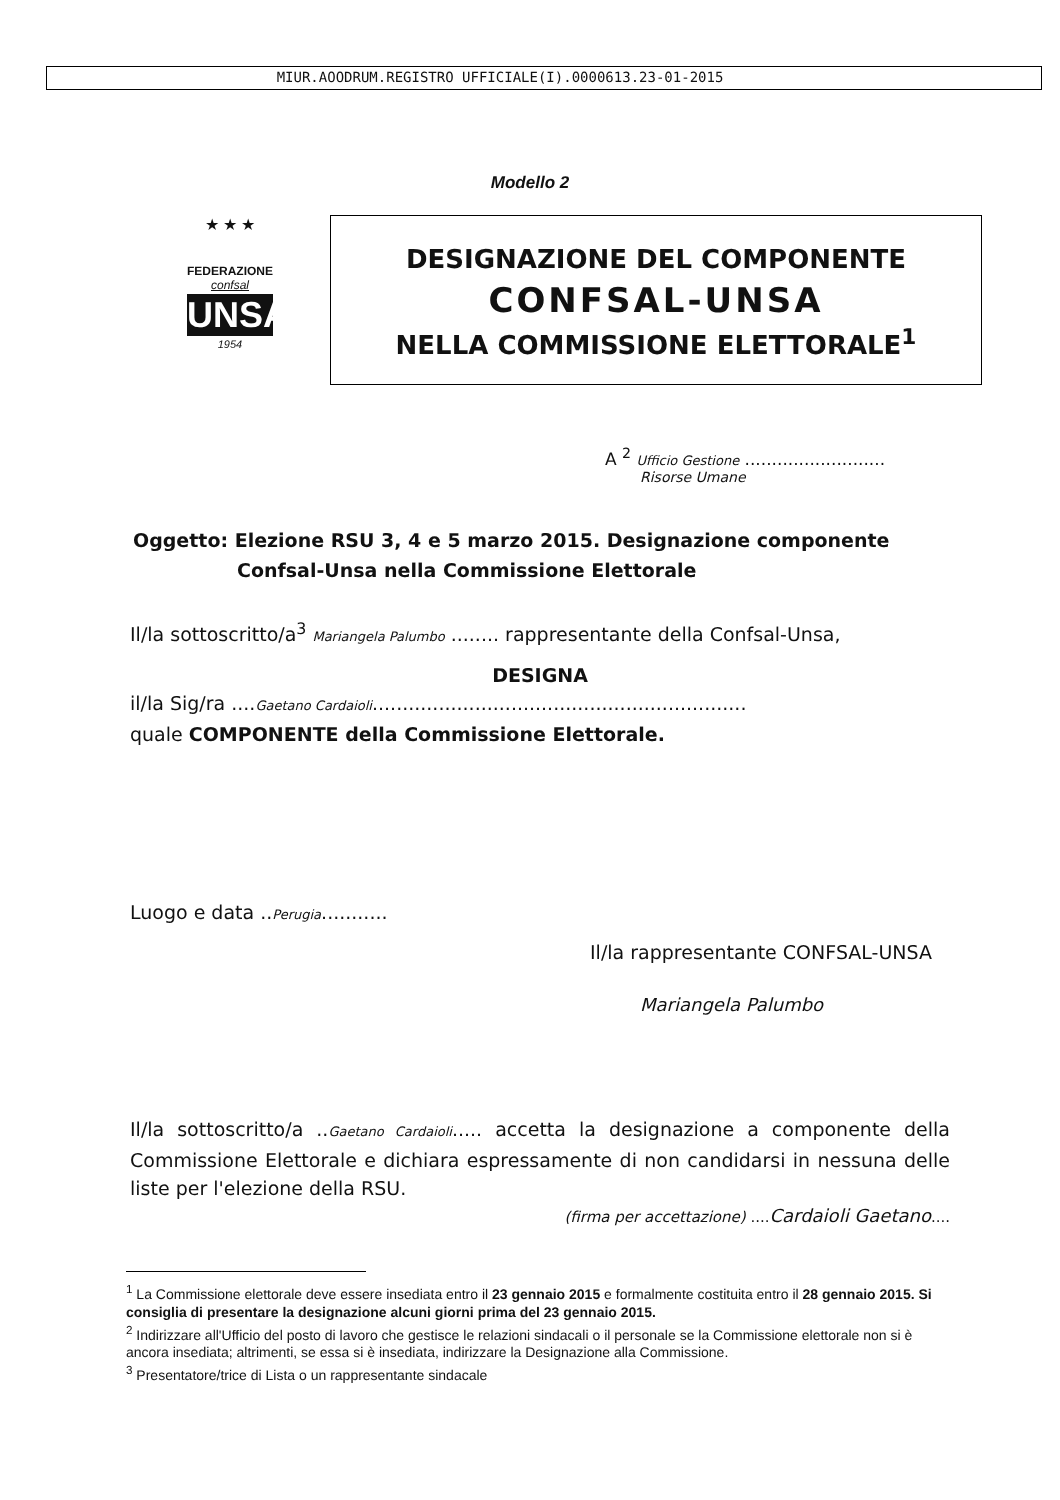MIUR.AOODRUM.REGISTRO UFFICIALE(I).0000613.23-01-2015
Modello 2
★ ★ ★
FEDERAZIONE
confsal
UNSA
1954
DESIGNAZIONE DEL COMPONENTE
CONFSAL-UNSA
NELLA COMMISSIONE ELETTORALE<sup>1</sup>
A <sup>2</sup> Ufficio Gestione ..........................
Risorse Umane
Oggetto: Elezione RSU 3, 4 e 5 marzo 2015. Designazione componente
Confsal-Unsa nella Commissione Elettorale
Il/la sottoscritto/a<sup>3</sup> Mariangela Palumbo ........ rappresentante della Confsal-Unsa,
DESIGNA
il/la Sig/ra ....Gaetano Cardaioli..............................................................
quale COMPONENTE della Commissione Elettorale.
Luogo e data ..Perugia...........
Il/la rappresentante CONFSAL-UNSA
Mariangela Palumbo
Il/la sottoscritto/a ..Gaetano Cardaioli..... accetta la designazione a componente della Commissione Elettorale e dichiara espressamente di non candidarsi in nessuna delle liste per l'elezione della RSU.
(firma per accettazione) ....Cardaioli Gaetano....
<sup>1</sup> La Commissione elettorale deve essere insediata entro il 23 gennaio 2015 e formalmente costituita entro il 28 gennaio 2015. Si consiglia di presentare la designazione alcuni giorni prima del 23 gennaio 2015.
<sup>2</sup> Indirizzare all'Ufficio del posto di lavoro che gestisce le relazioni sindacali o il personale se la Commissione elettorale non si è ancora insediata; altrimenti, se essa si è insediata, indirizzare la Designazione alla Commissione.
<sup>3</sup> Presentatore/trice di Lista o un rappresentante sindacale